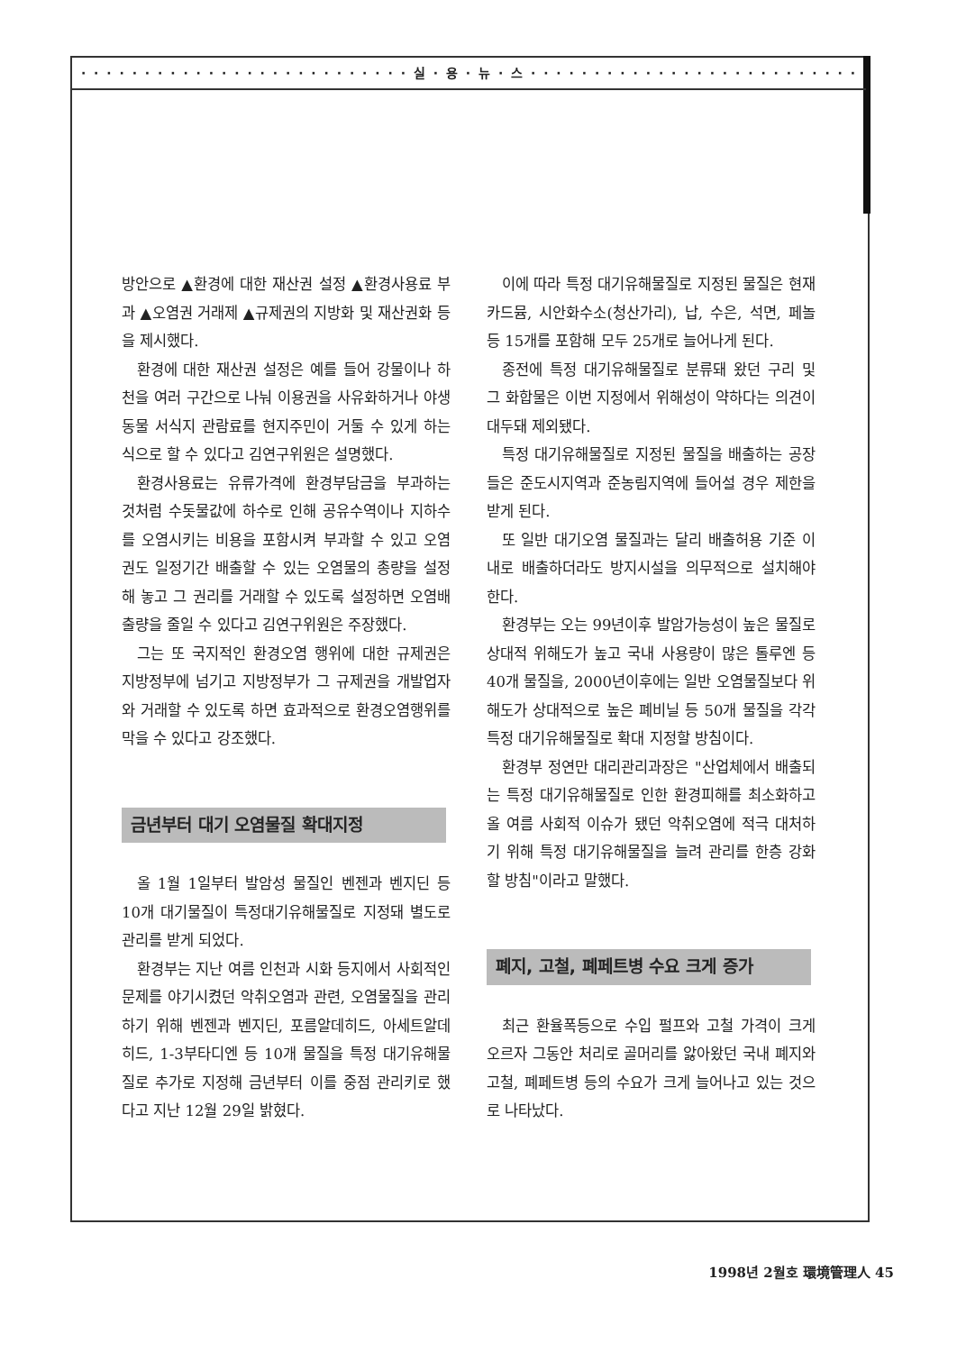· · · · · · · · · · · · · · · · · · · · · · · · · · 실 · 용 · 뉴 · 스 · · · · · · · · · · · · · · · · · · · · · · · · · ·
방안으로 ▲환경에 대한 재산권 설정 ▲환경사용료 부과 ▲오염권 거래제 ▲규제권의 지방화 및 재산권화 등을 제시했다.
환경에 대한 재산권 설정은 예를 들어 강물이나 하천을 여러 구간으로 나눠 이용권을 사유화하거나 야생동물 서식지 관람료를 현지주민이 거둘 수 있게 하는 식으로 할 수 있다고 김연구위원은 설명했다.
환경사용료는 유류가격에 환경부담금을 부과하는 것처럼 수돗물값에 하수로 인해 공유수역이나 지하수를 오염시키는 비용을 포함시켜 부과할 수 있고 오염권도 일정기간 배출할 수 있는 오염물의 총량을 설정해 놓고 그 권리를 거래할 수 있도록 설정하면 오염배출량을 줄일 수 있다고 김연구위원은 주장했다.
그는 또 국지적인 환경오염 행위에 대한 규제권은 지방정부에 넘기고 지방정부가 그 규제권을 개발업자와 거래할 수 있도록 하면 효과적으로 환경오염행위를 막을 수 있다고 강조했다.
금년부터 대기 오염물질 확대지정
올 1월 1일부터 발암성 물질인 벤젠과 벤지딘 등 10개 대기물질이 특정대기유해물질로 지정돼 별도로 관리를 받게 되었다.
환경부는 지난 여름 인천과 시화 등지에서 사회적인 문제를 야기시켰던 악취오염과 관련, 오염물질을 관리하기 위해 벤젠과 벤지딘, 포름알데히드, 아세트알데히드, 1-3부타디엔 등 10개 물질을 특정 대기유해물질로 추가로 지정해 금년부터 이를 중점 관리키로 했다고 지난 12월 29일 밝혔다.
이에 따라 특정 대기유해물질로 지정된 물질은 현재 카드뮴, 시안화수소(청산가리), 납, 수은, 석면, 페놀 등 15개를 포함해 모두 25개로 늘어나게 된다.
종전에 특정 대기유해물질로 분류돼 왔던 구리 및 그 화합물은 이번 지정에서 위해성이 약하다는 의견이 대두돼 제외됐다.
특정 대기유해물질로 지정된 물질을 배출하는 공장들은 준도시지역과 준농림지역에 들어설 경우 제한을 받게 된다.
또 일반 대기오염 물질과는 달리 배출허용 기준 이내로 배출하더라도 방지시설을 의무적으로 설치해야 한다.
환경부는 오는 99년이후 발암가능성이 높은 물질로 상대적 위해도가 높고 국내 사용량이 많은 톨루엔 등 40개 물질을, 2000년이후에는 일반 오염물질보다 위해도가 상대적으로 높은 폐비닐 등 50개 물질을 각각 특정 대기유해물질로 확대 지정할 방침이다.
환경부 정연만 대리관리과장은 "산업체에서 배출되는 특정 대기유해물질로 인한 환경피해를 최소화하고 올 여름 사회적 이슈가 됐던 악취오염에 적극 대처하기 위해 특정 대기유해물질을 늘려 관리를 한층 강화할 방침"이라고 말했다.
폐지, 고철, 폐페트병 수요 크게 증가
최근 환율폭등으로 수입 펄프와 고철 가격이 크게 오르자 그동안 처리로 골머리를 앓아왔던 국내 폐지와 고철, 폐페트병 등의 수요가 크게 늘어나고 있는 것으로 나타났다.
1998년 2월호 環境管理人 45